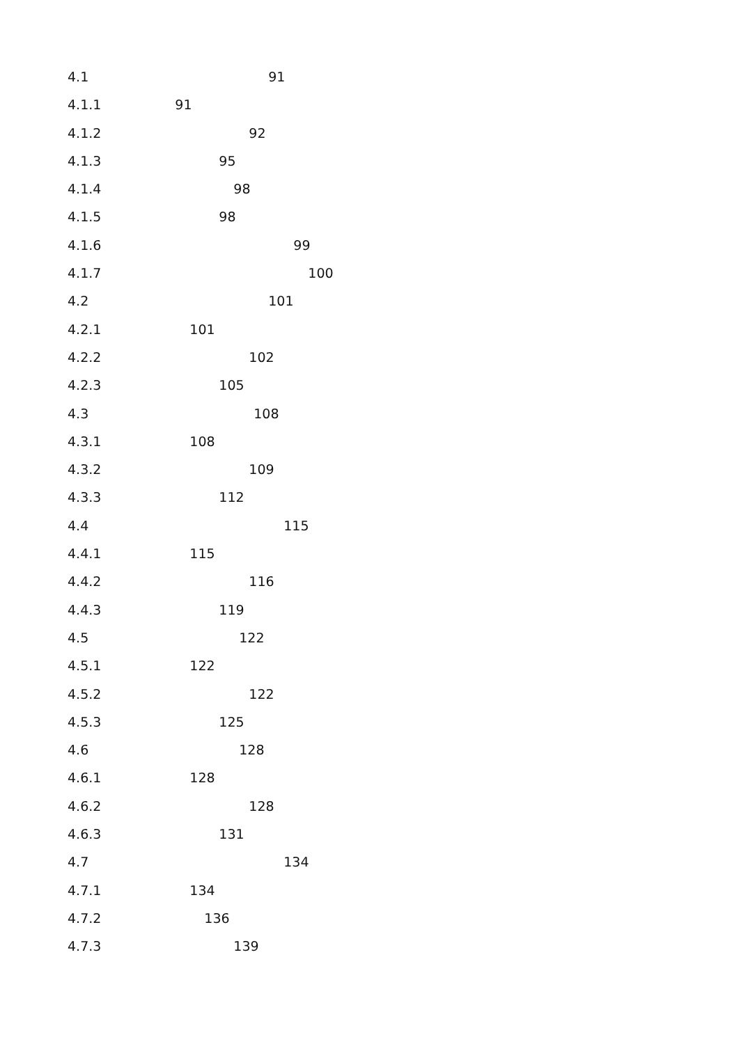4.1 91
4.1.1 91
4.1.2 92
4.1.3 95
4.1.4 98
4.1.5 98
4.1.6 99
4.1.7 100
4.2 101
4.2.1 101
4.2.2 102
4.2.3 105
4.3 108
4.3.1 108
4.3.2 109
4.3.3 112
4.4 115
4.4.1 115
4.4.2 116
4.4.3 119
4.5 122
4.5.1 122
4.5.2 122
4.5.3 125
4.6 128
4.6.1 128
4.6.2 128
4.6.3 131
4.7 134
4.7.1 134
4.7.2 136
4.7.3 139